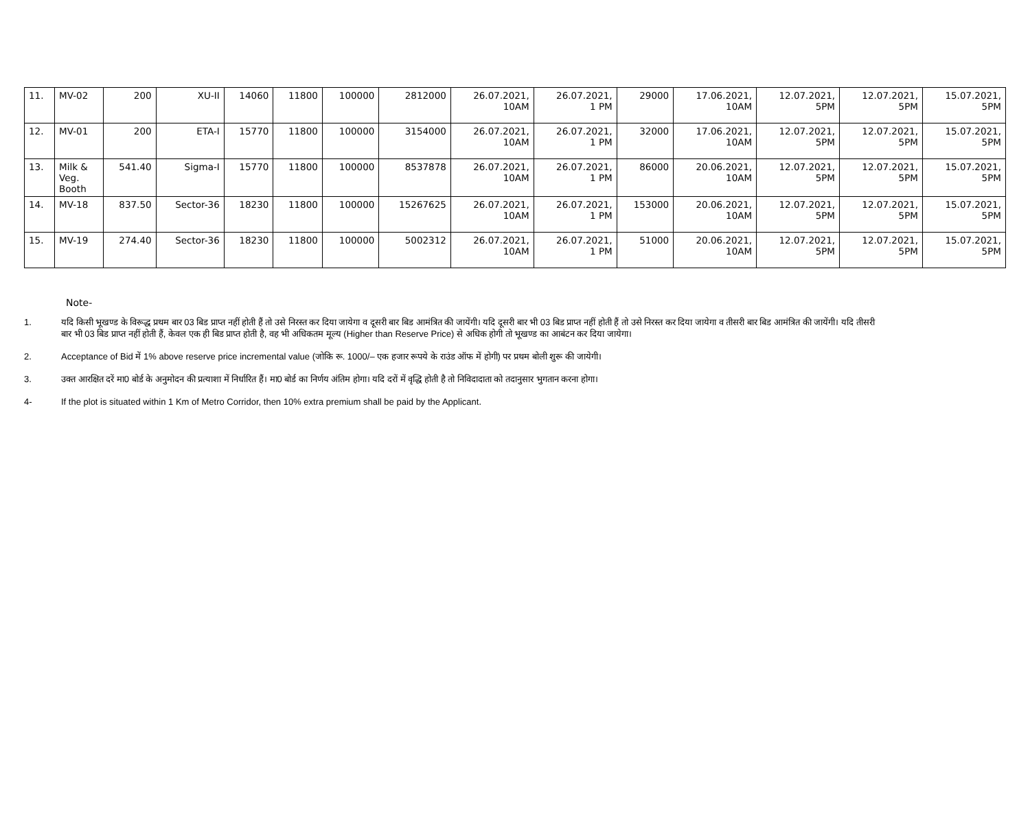| 11. | MV-02 | 200 | XU-II | 14060 | 11800 | 100000 | 2812000 | 26.07.2021, 10AM | 26.07.2021, 1 PM | 29000 | 17.06.2021, 10AM | 12.07.2021, 5PM | 12.07.2021, 5PM | 15.07.2021, 5PM |
| 12. | MV-01 | 200 | ETA-I | 15770 | 11800 | 100000 | 3154000 | 26.07.2021, 10AM | 26.07.2021, 1 PM | 32000 | 17.06.2021, 10AM | 12.07.2021, 5PM | 12.07.2021, 5PM | 15.07.2021, 5PM |
| 13. | Milk & Veg. Booth | 541.40 | Sigma-I | 15770 | 11800 | 100000 | 8537878 | 26.07.2021, 10AM | 26.07.2021, 1 PM | 86000 | 20.06.2021, 10AM | 12.07.2021, 5PM | 12.07.2021, 5PM | 15.07.2021, 5PM |
| 14. | MV-18 | 837.50 | Sector-36 | 18230 | 11800 | 100000 | 15267625 | 26.07.2021, 10AM | 26.07.2021, 1 PM | 153000 | 20.06.2021, 10AM | 12.07.2021, 5PM | 12.07.2021, 5PM | 15.07.2021, 5PM |
| 15. | MV-19 | 274.40 | Sector-36 | 18230 | 11800 | 100000 | 5002312 | 26.07.2021, 10AM | 26.07.2021, 1 PM | 51000 | 20.06.2021, 10AM | 12.07.2021, 5PM | 12.07.2021, 5PM | 15.07.2021, 5PM |
Note-
1. यदि किसी भूखण्ड के विरूद्ध प्रथम बार 03 बिड प्राप्त नहीं होती हैं तो उसे निरस्त कर दिया जायेगा व दूसरी बार बिड आमंत्रित की जायेंगी। यदि दूसरी बार भी 03 बिड प्राप्त नहीं होती हैं तो उसे निरस्त कर दिया जायेगा व तीसरी बार बिड आमंत्रित की जायेंगी। यदि तीसरी बार भी 03 बिड प्राप्त नहीं होती हैं, केवल एक ही बिड प्राप्त होती है, वह भी अधिकतम मूल्य (Higher than Reserve Price) से अधिक होगी तो भूखण्ड का आबंटन कर दिया जायेगा।
2. Acceptance of Bid में 1% above reserve price incremental value (जोकि रू. 1000/– एक हजार रूपये के राउंड ऑफ में होगी) पर प्रथम बोली शुरू की जायेगी।
3. उक्त आरक्षित दरें मा0 बोर्ड के अनुमोदन की प्रत्याशा में निर्धारित हैं। मा0 बोर्ड का निर्णय अंतिम होगा। यदि दरों में वृद्धि होती है तो निविदादाता को तदानुसार भुगतान करना होगा।
4- If the plot is situated within 1 Km of Metro Corridor, then 10% extra premium shall be paid by the Applicant.